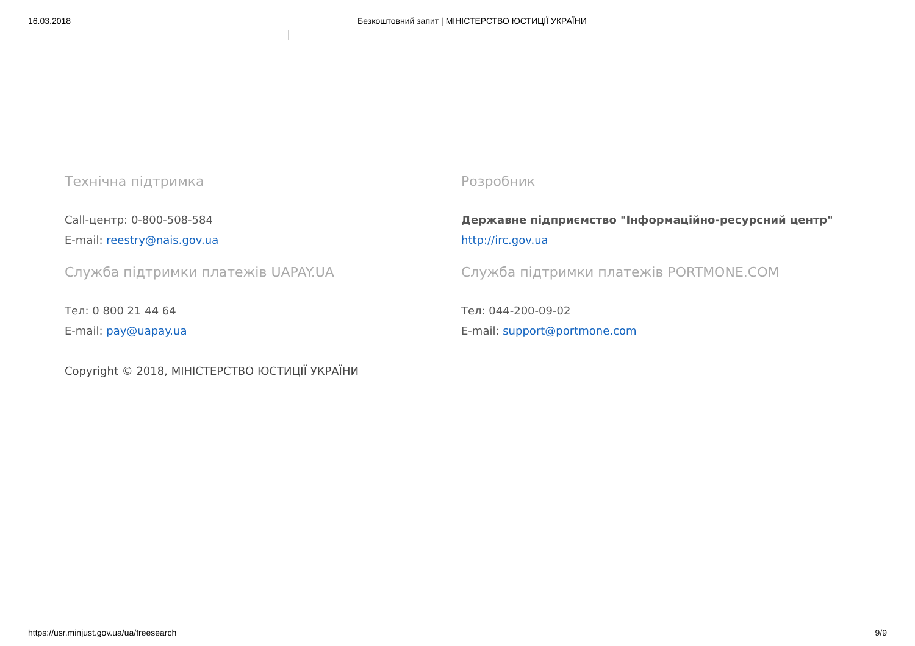16.03.2018 Безкоштовний запит | МІНІСТЕРСТВО ЮСТИЦІЇ УКРАЇНИ
Технічна підтримка
Call-центр: 0-800-508-584
E-mail: reestry@nais.gov.ua
Служба підтримки платежів UAPAY.UA
Тел: 0 800 21 44 64
E-mail: pay@uapay.ua
Copyright © 2018, МІНІСТЕРСТВО ЮСТИЦІЇ УКРАЇНИ
Розробник
Державне підприємство "Інформаційно-ресурсний центр"
http://irc.gov.ua
Служба підтримки платежів PORTMONE.COM
Тел: 044-200-09-02
E-mail: support@portmone.com
https://usr.minjust.gov.ua/ua/freesearch 9/9